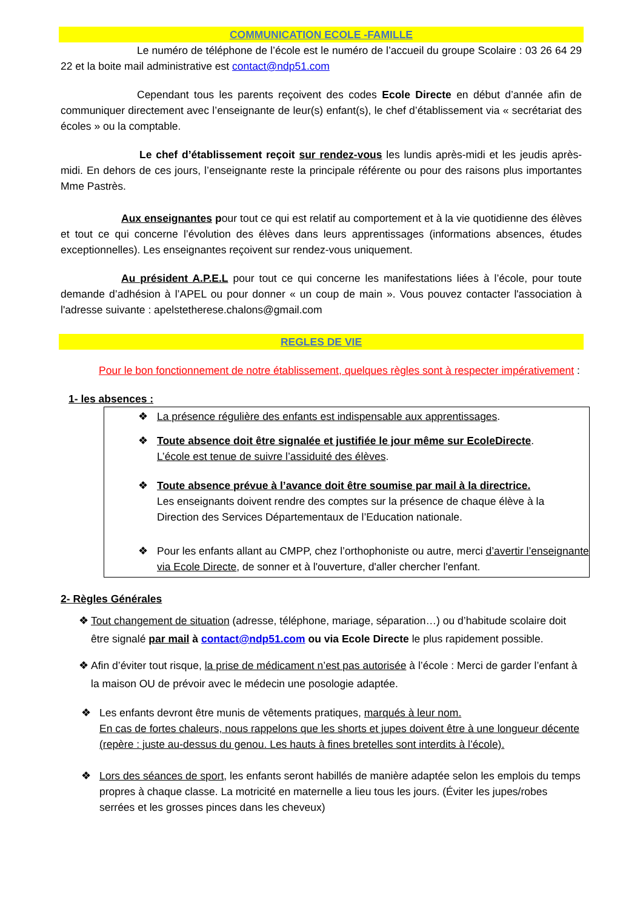COMMUNICATION ECOLE -FAMILLE
Le numéro de téléphone de l’école est le numéro de l’accueil du groupe Scolaire : 03 26 64 29 22 et la boite mail administrative est contact@ndp51.com
Cependant tous les parents reçoivent des codes Ecole Directe en début d’année afin de communiquer directement avec l’enseignante de leur(s) enfant(s), le chef d’établissement via « secrétariat des écoles » ou la comptable.
Le chef d’établissement reçoit sur rendez-vous les lundis après-midi et les jeudis après-midi. En dehors de ces jours, l’enseignante reste la principale référente ou pour des raisons plus importantes Mme Pastrès.
Aux enseignantes pour tout ce qui est relatif au comportement et à la vie quotidienne des élèves et tout ce qui concerne l’évolution des élèves dans leurs apprentissages (informations absences, études exceptionnelles). Les enseignantes reçoivent sur rendez-vous uniquement.
Au président A.P.E.L pour tout ce qui concerne les manifestations liées à l’école, pour toute demande d’adhésion à l’APEL ou pour donner « un coup de main ». Vous pouvez contacter l'association à l'adresse suivante : apelstetherese.chalons@gmail.com
REGLES DE VIE
Pour le bon fonctionnement de notre établissement, quelques règles sont à respecter impérativement :
1- les absences :
❖ La présence régulière des enfants est indispensable aux apprentissages.
❖ Toute absence doit être signalée et justifiée le jour même sur EcoleDirecte.
L’école est tenue de suivre l’assiduité des élèves.
❖ Toute absence prévue à l’avance doit être soumise par mail à la directrice.
Les enseignants doivent rendre des comptes sur la présence de chaque élève à la Direction des Services Départementaux de l’Education nationale.
❖ Pour les enfants allant au CMPP, chez l’orthophoniste ou autre, merci d’avertir l’enseignante via Ecole Directe, de sonner et à l'ouverture, d'aller chercher l'enfant.
2- Règles Générales
❖ Tout changement de situation (adresse, téléphone, mariage, séparation…) ou d’habitude scolaire doit être signalé par mail à contact@ndp51.com ou via Ecole Directe le plus rapidement possible.
❖ Afin d’éviter tout risque, la prise de médicament n’est pas autorisée à l’école : Merci de garder l’enfant à la maison OU de prévoir avec le médecin une posologie adaptée.
❖ Les enfants devront être munis de vêtements pratiques, marqués à leur nom.
En cas de fortes chaleurs, nous rappelons que les shorts et jupes doivent être à une longueur décente (repère : juste au-dessus du genou. Les hauts à fines bretelles sont interdits à l’école).
❖ Lors des séances de sport, les enfants seront habillés de manière adaptée selon les emplois du temps propres à chaque classe. La motricité en maternelle a lieu tous les jours. (Éviter les jupes/robes serrées et les grosses pinces dans les cheveux)